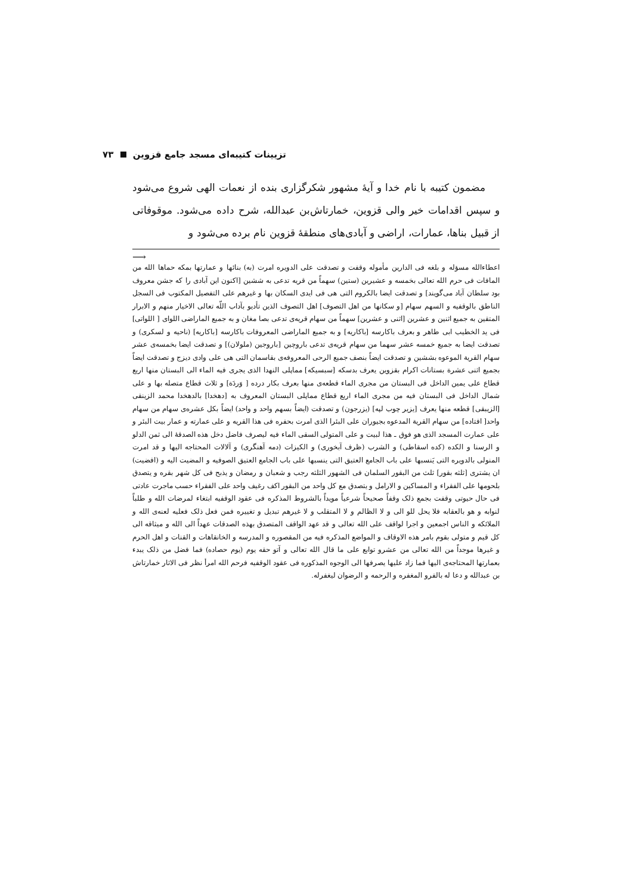تزیینات کتیبه‌ای مسجد جامع قزوین ۷۳
مضمون کتیبه با نام خدا و آیهٔ مشهور شکرگزاری بنده از نعمات الهی شروع می‌شود و سپس اقدامات خیر والی قزوین، خمارتاش‌بن عبدالله، شرح داده می‌شود. موقوفاتی از قبیل بناها، عمارات، اراضی و آبادی‌های منطقهٔ قزوین نام برده می‌شود و
⟶
اعطاءالله مسؤله و بلغه فی الدارین مأموله وقفت و تصدقت علی الدویره امرت (به) بنائها و عمارتها بمکه حماها الله من المافات فی حرم الله تعالی بخمسه و عشیرین (ستین) سهماً من قریه تدعی به ششین [اکنون این آبادی را که جشن معروف بود سلطان آباد می‌گویند] و تصدقت ایضا بالکروم التی هی فی ایدی السکان بها و غیرهم علی التفصیل المکتوب فی السجل الناطق بالوقفیه و السهم سهام [و سکانها من اهل التصوف] اهل التصوف الذین تأدیو بآداب اللّه تعالی الاخیار منهم و الابرار المتقین به جمیع اثنین و عشرین [اثنی و عشرین] سهماً من سهام قریه‌ی تدعی بصا مغان و به جمیع الماراضی اللوای [ اللواتی] فی ید الخطیب ابی طاهر و بعرف باکارسه [باکاریه] و به جمیع الماراضی المعروفات باکارسه [باکاریه] (ناحیه و لسکری) و تصدقت ایضا به جمیع خمسه عشر سهما من سهام قریه‌ی تدعی باروچین [باروجین (ملولان)] و تصدقت ایضا بخمسه‌ی عشر سهام القریة الموعوه بششین و تصدقت ایضاً بنصف جمیع الرحی المعروفه‌ی بقاسمان التی هی علی وادی دیزج و تصدقت ایضاً بجمیع اثنی عشرة بستانات اکرام بقزوین یعرف بدسکه [سبسیکه] مماپلی النهدا الذی یجری فیه الماء الی البستان منها اربع قطاع علی یمین الداخل فی البستان من مجری الماء قطعه‌ی منها بعرف بکار درده [ وَردَة] و ثلاث قطاع متصله بها و علی شمال الداخل فی البستان فیه من مجری الماء اربع قطاع مماپلی البستان المعروف به [دهخدا] بالدهخدا محمد الزینقی [الزیبقی] قطعه منها یعرف [یزیر چوب لپه] (یزرجون) و تصدقت (ایضاً بسهم واحد و واحد) ایضاً بکل عشره‌ی سهام من سهام واحد[ افتاده] من سهام القریة المدعوه بجیوران علی البئرا الذی امرت بحفره فی هذا القریه و علی عمارته و عمار بیت البئر و علی عمارت المسجد الذی هو فوق ـ هذا لبیت و علی المتولی السقی الماء فیه لیصرف فاضل دخل هذه الصدقهٔ الی ثمن الدلو و الرسنا و الکده (کده اسقاطی) و الشرب (ظرف آبخوری) و الکیزات (دمه آهنگری) و آلالات المحتاجه الیها و قد امرت المنولی بالدویره التی یَنسبها علی باب الجامع العتیق التی ینسبها علی باب الجامع العتیق الصوفیه و المضیت الیه و (افضیت) ان یشتری [ثلثه بقور] ثلث من البقور السلمان فی الشهور الثلثه رجب و شعبان و رمضان و یذبح فی کل شهر بقره و یتصدق بلحومها علی الفقراء و المساکین و الارامل و یتصدق مع کل واحد من البقور اکف رغیف واحد علی الفقراء حسب ماجرت عادتی فی حال حیوتی وقفت بجمع ذلک وقفاً صحیحاً شرعیاً مویداً بالشروط المذکره فی عقود الوقفیه ابتغاء لمرضات الله و طلباً لنوابه و هو بالعقابه فلا یحل للو الی و لا الظالم و لا المتقلب و لا غیرهم تبدیل و تغییره فمن فعل ذلک فعلیه لعنه‌ی الله و الملائکه و الناس اجمعین و اجرا لواقف علی الله تعالی و قد عهد الواقف المتصدق بهذه الصدقات عهداً الی الله و میثاقه الی کل قیم و متولی بقوم بامر هذه الاوقاف و المواضع المذکره فیه من المقصوره و المدرسه و الخانقاهات و القنات و اهل الحرم و غیرها موجداً من الله تعالی من عشرو توابع علی ما قال الله تعالی و آتو حقه یوم (یوم حصاده) فما فضل من ذلک یبدء بعمارتها المحتاجه‌ی الیها فما زاد علیها یصرفها الی الوجوه المذکوره فی عقود الوقفیه فرحم الله امرأ نظر فی الاثار خمارتاش بن عبدالله و دعا له بالفرو المغفره و الرحمه و الرضوان لیغفرله.